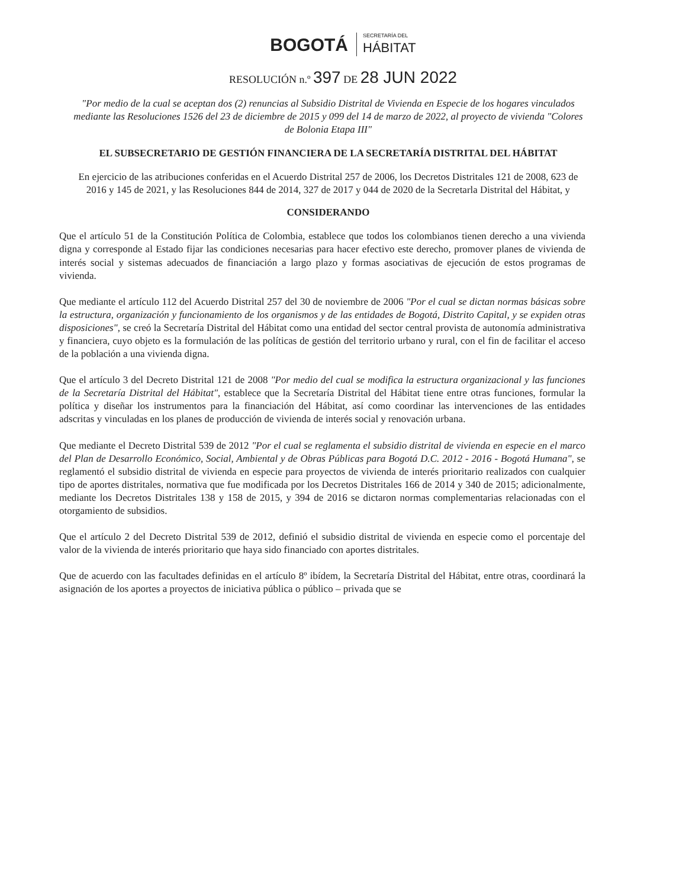BOGOTÁ
SECRETARÍA DEL
HÁBITAT
RESOLUCIÓN n.º 397 DE 28 JUN 2022
"Por medio de la cual se aceptan dos (2) renuncias al Subsidio Distrital de Vivienda en Especie de los hogares vinculados mediante las Resoluciones 1526 del 23 de diciembre de 2015 y 099 del 14 de marzo de 2022, al proyecto de vivienda "Colores de Bolonia Etapa III"
EL SUBSECRETARIO DE GESTIÓN FINANCIERA DE LA SECRETARÍA DISTRITAL DEL HÁBITAT
En ejercicio de las atribuciones conferidas en el Acuerdo Distrital 257 de 2006, los Decretos Distritales 121 de 2008, 623 de 2016 y 145 de 2021, y las Resoluciones 844 de 2014, 327 de 2017 y 044 de 2020 de la Secretarla Distrital del Hábitat, y
CONSIDERANDO
Que el artículo 51 de la Constitución Política de Colombia, establece que todos los colombianos tienen derecho a una vivienda digna y corresponde al Estado fijar las condiciones necesarias para hacer efectivo este derecho, promover planes de vivienda de interés social y sistemas adecuados de financiación a largo plazo y formas asociativas de ejecución de estos programas de vivienda.
Que mediante el artículo 112 del Acuerdo Distrital 257 del 30 de noviembre de 2006 "Por el cual se dictan normas básicas sobre la estructura, organización y funcionamiento de los organismos y de las entidades de Bogotá, Distrito Capital, y se expiden otras disposiciones", se creó la Secretaría Distrital del Hábitat como una entidad del sector central provista de autonomía administrativa y financiera, cuyo objeto es la formulación de las políticas de gestión del territorio urbano y rural, con el fin de facilitar el acceso de la población a una vivienda digna.
Que el artículo 3 del Decreto Distrital 121 de 2008 "Por medio del cual se modifica la estructura organizacional y las funciones de la Secretaría Distrital del Hábitat", establece que la Secretaría Distrital del Hábitat tiene entre otras funciones, formular la política y diseñar los instrumentos para la financiación del Hábitat, así como coordinar las intervenciones de las entidades adscritas y vinculadas en los planes de producción de vivienda de interés social y renovación urbana.
Que mediante el Decreto Distrital 539 de 2012 "Por el cual se reglamenta el subsidio distrital de vivienda en especie en el marco del Plan de Desarrollo Económico, Social, Ambiental y de Obras Públicas para Bogotá D.C. 2012 - 2016 - Bogotá Humana", se reglamentó el subsidio distrital de vivienda en especie para proyectos de vivienda de interés prioritario realizados con cualquier tipo de aportes distritales, normativa que fue modificada por los Decretos Distritales 166 de 2014 y 340 de 2015; adicionalmente, mediante los Decretos Distritales 138 y 158 de 2015, y 394 de 2016 se dictaron normas complementarias relacionadas con el otorgamiento de subsidios.
Que el artículo 2 del Decreto Distrital 539 de 2012, definió el subsidio distrital de vivienda en especie como el porcentaje del valor de la vivienda de interés prioritario que haya sido financiado con aportes distritales.
Que de acuerdo con las facultades definidas en el artículo 8º ibídem, la Secretaría Distrital del Hábitat, entre otras, coordinará la asignación de los aportes a proyectos de iniciativa pública o público – privada que se